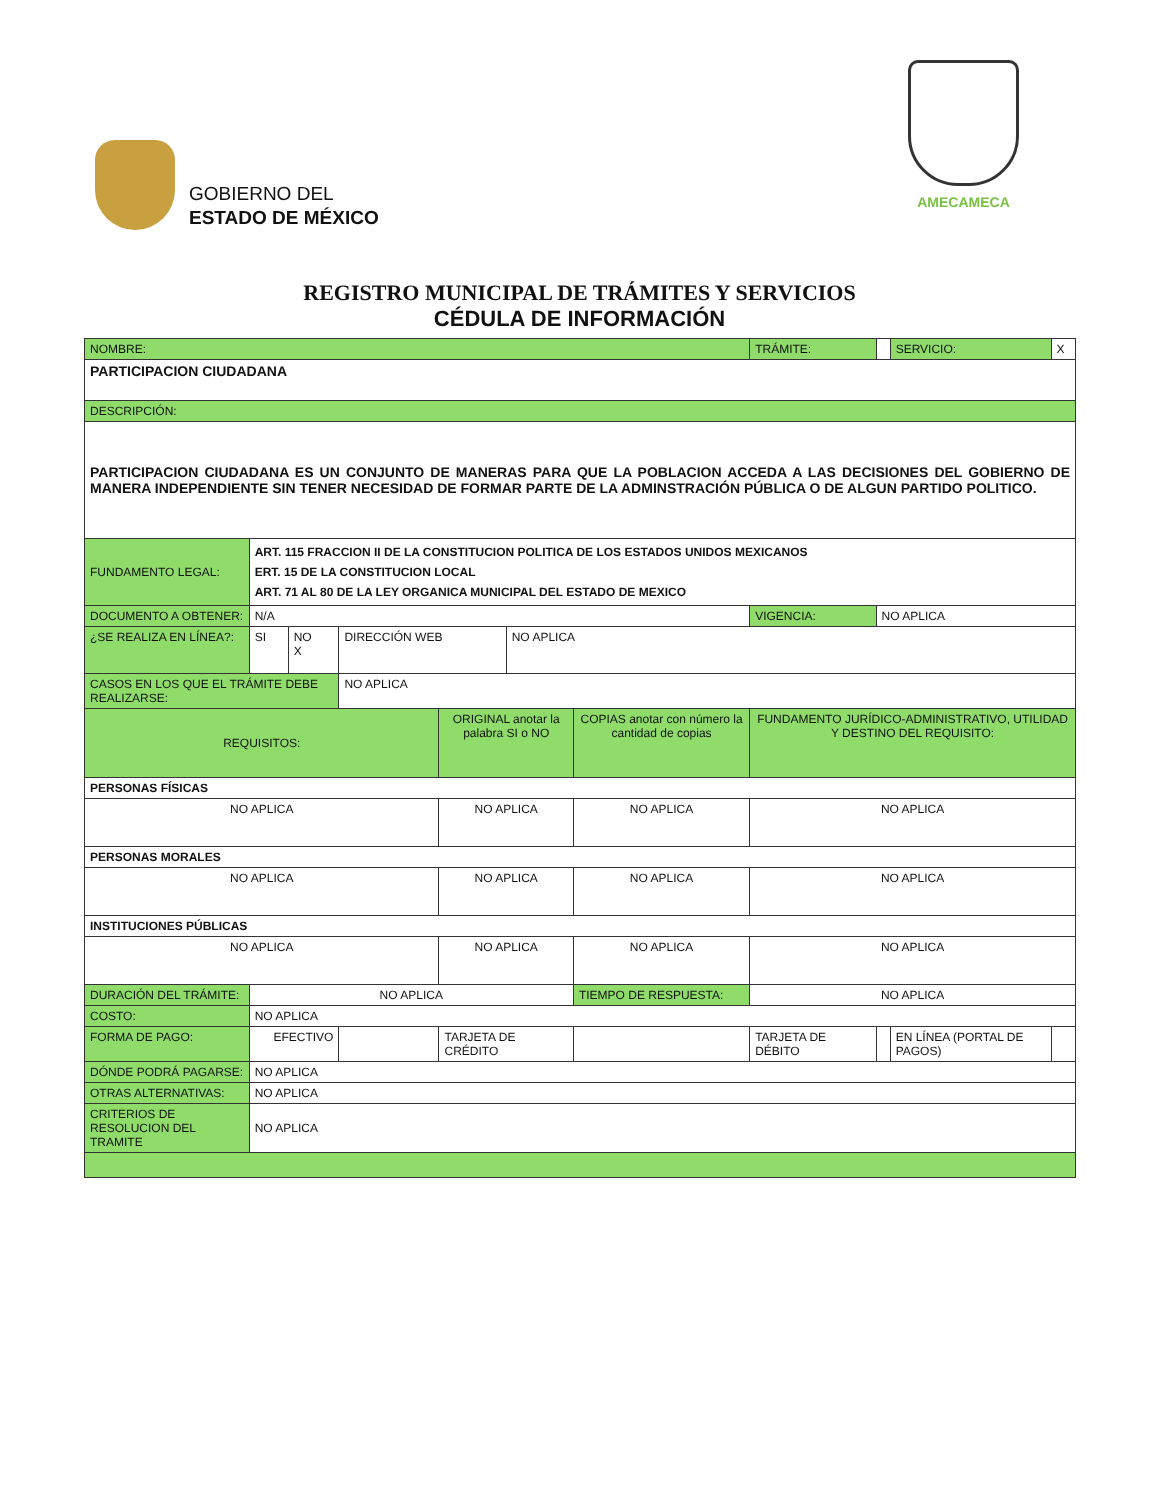GOBIERNO DEL
ESTADO DE MÉXICO
AMECAMECA
REGISTRO MUNICIPAL DE TRÁMITES Y SERVICIOS
CÉDULA DE INFORMACIÓN
| NOMBRE: | | | | | | | | TRÁMITE: | | SERVICIO: | X |
| PARTICIPACION CIUDADANA | | | | | | | | | | | |
| DESCRIPCIÓN: | | | | | | | | | | | |
| PARTICIPACION CIUDADANA ES UN CONJUNTO DE MANERAS PARA QUE LA POBLACION ACCEDA A LAS DECISIONES DEL GOBIERNO DE MANERA INDEPENDIENTE SIN TENER NECESIDAD DE FORMAR PARTE DE LA ADMINSTRACIÓN PÚBLICA O DE ALGUN PARTIDO POLITICO. | | | | | | | | | | | |
| FUNDAMENTO LEGAL: | ART. 115 FRACCION II DE LA CONSTITUCION POLITICA DE LOS ESTADOS UNIDOS MEXICANOS ERT. 15 DE LA CONSTITUCION LOCAL ART. 71 AL 80 DE LA LEY ORGANICA MUNICIPAL DEL ESTADO DE MEXICO | | | | | | | | | | |
| DOCUMENTO A OBTENER: | N/A | | | | | | | VIGENCIA: | NO APLICA | | |
| ¿SE REALIZA EN LÍNEA?: | SI | NO X | DIRECCIÓN WEB | | NO APLICA | | | | | | |
| CASOS EN LOS QUE EL TRÁMITE DEBE REALIZARSE: | | | NO APLICA | | | | | | | | |
| REQUISITOS: | | | | ORIGINAL anotar la palabra SI o NO | | COPIAS anotar con número la cantidad de copias | | FUNDAMENTO JURÍDICO-ADMINISTRATIVO, UTILIDAD Y DESTINO DEL REQUISITO: | | | |
| PERSONAS FÍSICAS | | | | | | | | | | | |
| NO APLICA | | | | NO APLICA | | NO APLICA | | NO APLICA | | | |
| PERSONAS MORALES | | | | | | | | | | | |
| NO APLICA | | | | NO APLICA | | NO APLICA | | NO APLICA | | | |
| INSTITUCIONES PÚBLICAS | | | | | | | | | | | |
| NO APLICA | | | | NO APLICA | | NO APLICA | | NO APLICA | | | |
| DURACIÓN DEL TRÁMITE: | NO APLICA | | | | | TIEMPO DE RESPUESTA: | | NO APLICA | | | |
| COSTO: | NO APLICA | | | | | | | | | | |
| FORMA DE PAGO: | EFECTIVO | | | TARJETA DE CRÉDITO | | | TARJETA DE DÉBITO | | | EN LÍNEA (PORTAL DE PAGOS) | |
| DÓNDE PODRÁ PAGARSE: | NO APLICA | | | | | | | | | | |
| OTRAS ALTERNATIVAS: | NO APLICA | | | | | | | | | | |
| CRITERIOS DE RESOLUCION DEL TRAMITE | NO APLICA | | | | | | | | | | |